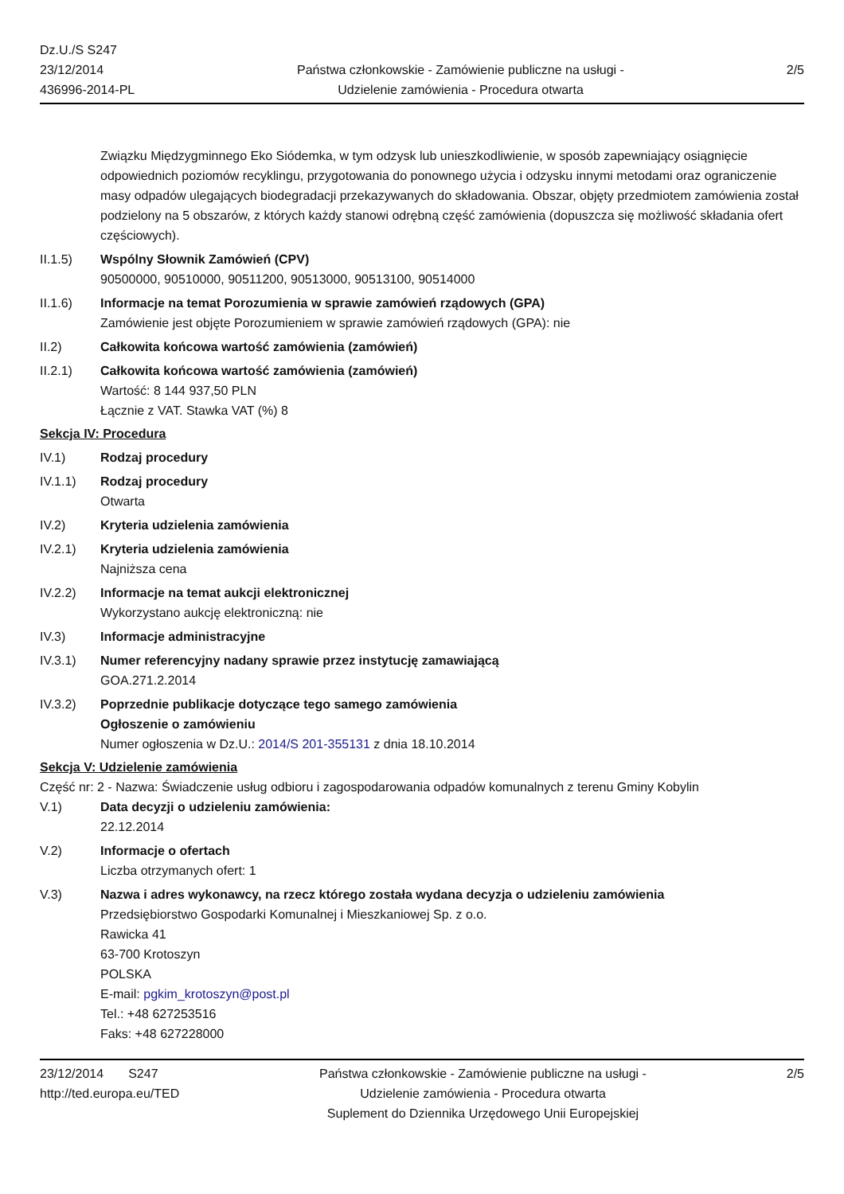Dz.U./S S247
23/12/2014
436996-2014-PL
Państwa członkowskie - Zamówienie publiczne na usługi - Udzielenie zamówienia - Procedura otwarta
2/5
Związku Międzygminnego Eko Siódemka, w tym odzysk lub unieszkodliwienie, w sposób zapewniający osiągnięcie odpowiednich poziomów recyklingu, przygotowania do ponownego użycia i odzysku innymi metodami oraz ograniczenie masy odpadów ulegających biodegradacji przekazywanych do składowania. Obszar, objęty przedmiotem zamówienia został podzielony na 5 obszarów, z których każdy stanowi odrębną część zamówienia (dopuszcza się możliwość składania ofert częściowych).
II.1.5) Wspólny Słownik Zamówień (CPV)
90500000, 90510000, 90511200, 90513000, 90513100, 90514000
II.1.6) Informacje na temat Porozumienia w sprawie zamówień rządowych (GPA)
Zamówienie jest objęte Porozumieniem w sprawie zamówień rządowych (GPA): nie
II.2) Całkowita końcowa wartość zamówienia (zamówień)
II.2.1) Całkowita końcowa wartość zamówienia (zamówień)
Wartość: 8 144 937,50 PLN
Łącznie z VAT. Stawka VAT (%) 8
Sekcja IV: Procedura
IV.1) Rodzaj procedury
IV.1.1) Rodzaj procedury
Otwarta
IV.2) Kryteria udzielenia zamówienia
IV.2.1) Kryteria udzielenia zamówienia
Najniższa cena
IV.2.2) Informacje na temat aukcji elektronicznej
Wykorzystano aukcję elektroniczną: nie
IV.3) Informacje administracyjne
IV.3.1) Numer referencyjny nadany sprawie przez instytucję zamawiającą
GOA.271.2.2014
IV.3.2) Poprzednie publikacje dotyczące tego samego zamówienia
Ogłoszenie o zamówieniu
Numer ogłoszenia w Dz.U.: 2014/S 201-355131 z dnia 18.10.2014
Sekcja V: Udzielenie zamówienia
Część nr: 2 - Nazwa: Świadczenie usług odbioru i zagospodarowania odpadów komunalnych z terenu Gminy Kobylin
V.1) Data decyzji o udzieleniu zamówienia:
22.12.2014
V.2) Informacje o ofertach
Liczba otrzymanych ofert: 1
V.3) Nazwa i adres wykonawcy, na rzecz którego została wydana decyzja o udzieleniu zamówienia
Przedsiębiorstwo Gospodarki Komunalnej i Mieszkaniowej Sp. z o.o.
Rawicka 41
63-700 Krotoszyn
POLSKA
E-mail: pgkim_krotoszyn@post.pl
Tel.: +48 627253516
Faks: +48 627228000
23/12/2014 S247
http://ted.europa.eu/TED
Państwa członkowskie - Zamówienie publiczne na usługi - Udzielenie zamówienia - Procedura otwarta
Suplement do Dziennika Urzędowego Unii Europejskiej
2/5